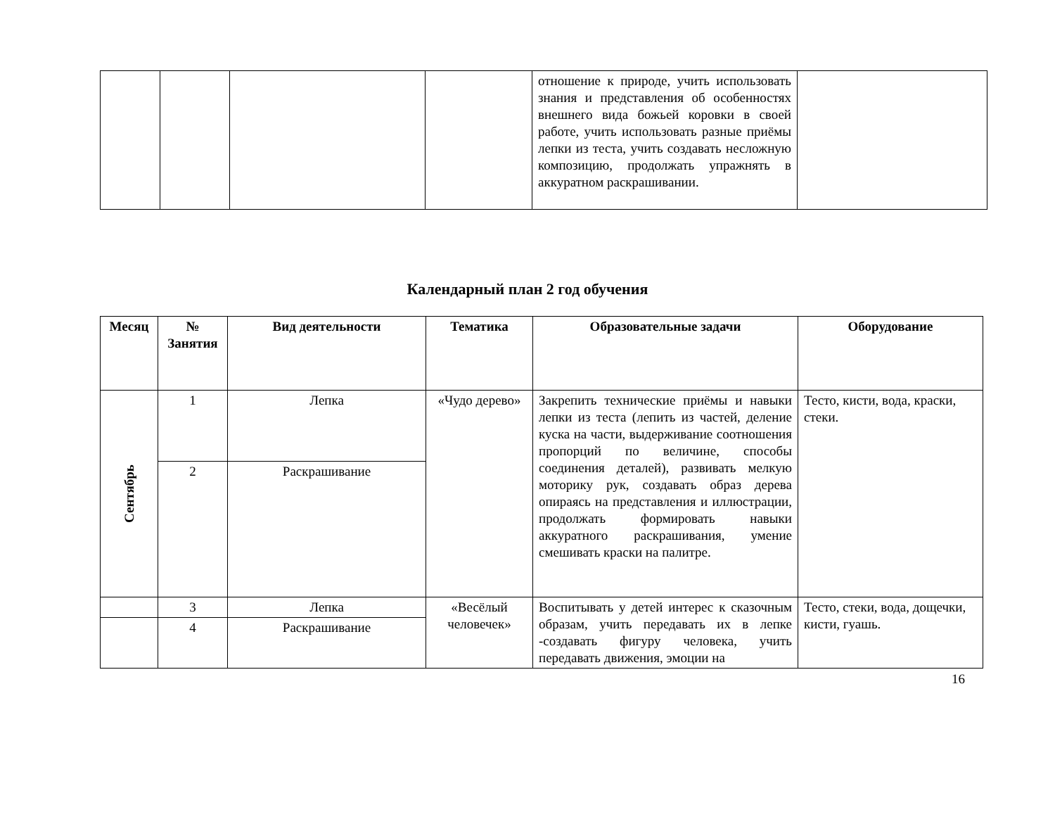| | | | | отношение к природе, учить использовать знания и представления об особенностях внешнего вида божьей коровки в своей работе, учить использовать разные приёмы лепки из теста, учить создавать несложную композицию, продолжать упражнять в аккуратном раскрашивании. | |
Календарный план 2 год обучения
| Месяц | № Занятия | Вид деятельности | Тематика | Образовательные задачи | Оборудование |
| --- | --- | --- | --- | --- | --- |
| Сентябрь | 1 | Лепка | «Чудо дерево» | Закрепить технические приёмы и навыки лепки из теста (лепить из частей, деление куска на части, выдерживание соотношения пропорций по величине, способы соединения деталей), развивать мелкую моторику рук, создавать образ дерева опираясь на представления и иллюстрации, продолжать формировать навыки аккуратного раскрашивания, умение смешивать краски на палитре. | Тесто, кисти, вода, краски, стеки. |
| | 2 | Раскрашивание | | | |
| | 3 | Лепка | «Весёлый человечек» | Воспитывать у детей интерес к сказочным образам, учить передавать их в лепке -создавать фигуру человека, учить передавать движения, эмоции на | Тесто, стеки, вода, дощечки, кисти, гуашь. |
| | 4 | Раскрашивание | | | |
16